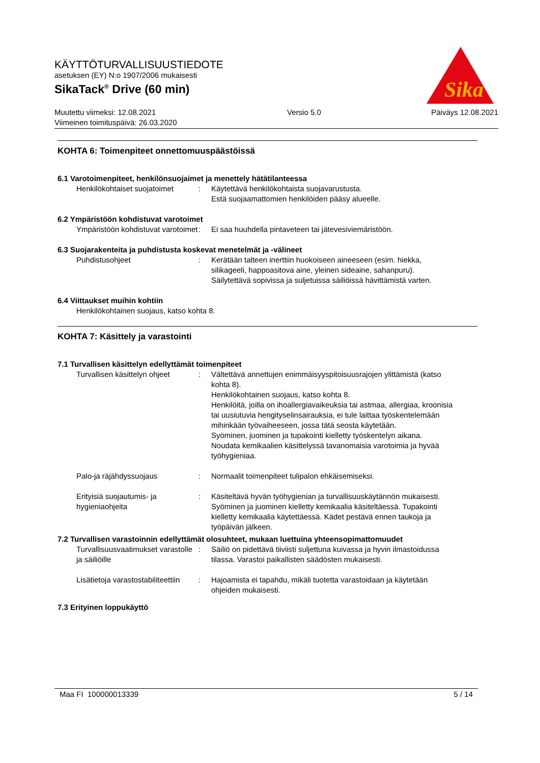KÄYTTÖTURVALLISUUSTIEDOTE
asetuksen (EY) N:o 1907/2006 mukaisesti
SikaTack<sup>®</sup> Drive (60 min)
Muutettu viimeksi: 12.08.2021
Viimeinen toimituspäivä: 26.03.2020
Versio 5.0 Päiväys 12.08.2021
Sika
KOHTA 6: Toimenpiteet onnettomuuspäästöissä
6.1 Varotoimenpiteet, henkilönsuojaimet ja menettely hätätilanteessa
Henkilökohtaiset suojatoimet
: Käytettävä henkilökohtaista suojavarustusta.
Estä suojaamattomien henkilöiden pääsy alueelle.
6.2 Ympäristöön kohdistuvat varotoimet
Ympäristöön kohdistuvat varotoimet
: Ei saa huuhdella pintaveteen tai jätevesiviemäristöön.
6.3 Suojarakenteita ja puhdistusta koskevat menetelmät ja -välineet
Puhdistusohjeet : Kerätään talteen inerttiin huokoiseen aineeseen (esim. hiekka, silikageeli, happoasitova aine, yleinen sideaine, sahanpuru).
Säilytettävä sopivissa ja suljetuissa säiliöissä hävittämistä varten.
6.4 Viittaukset muihin kohtiin
Henkilökohtainen suojaus, katso kohta 8.
KOHTA 7: Käsittely ja varastointi
7.1 Turvallisen käsittelyn edellyttämät toimenpiteet
Turvallisen käsittelyn ohjeet
: Vältettävä annettujen enimmäisyyspitoisuusrajojen ylittämistä (katso kohta 8).
Henkilökohtainen suojaus, katso kohta 8.
Henkilöitä, joilla on ihoallergiavaikeuksia tai astmaa, allergiaa, kroonisia tai uusiutuvia hengityselinsairauksia, ei tule laittaa työskentelemään mihinkään työvaiheeseen, jossa tätä seosta käytetään.
Syöminen, juominen ja tupakointi kielletty työskentelyn aikana.
Noudata kemikaalien käsittelyssä tavanomaisia varotoimia ja hyvää työhygieniaa.
Palo-ja räjähdyssuojaus : Normaalit toimenpiteet tulipalon ehkäisemiseksi.
Erityisiä suojautumis- ja hygieniaohjeita
: Käsiteltävä hyvän työhygienian ja turvallisuuskäytännön mukaisesti. Syöminen ja juominen kielletty kemikaalia käsiteltäessä. Tupakointi kielletty kemikaalia käytettäessä. Kädet pestävä ennen taukoja ja työpäivän jälkeen.
7.2 Turvallisen varastoinnin edellyttämät olosuhteet, mukaan luettuina yhteensopimattomuudet
Turvallisuusvaatimukset varastolle ja säiliöille
: Säiliö on pidettävä tiiviisti suljettuna kuivassa ja hyvin ilmastoidussa tilassa. Varastoi paikallisten säädösten mukaisesti.
Lisätietoja varastostabiliteettiin
: Hajoamista ei tapahdu, mikäli tuotetta varastoidaan ja käytetään ohjeiden mukaisesti.
7.3 Erityinen loppukäyttö
Maa FI 100000013339 5 / 14